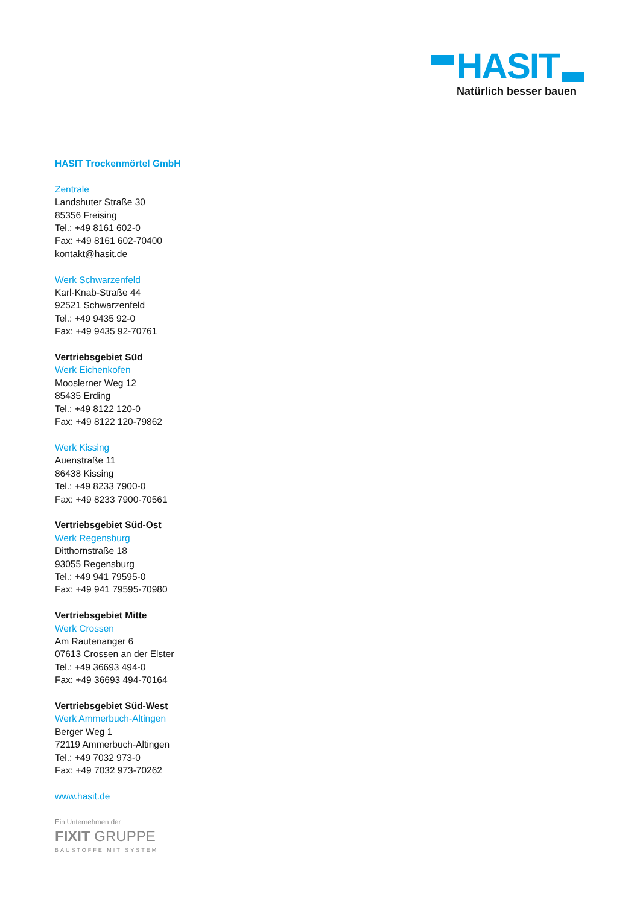HASIT Natürlich besser bauen
HASIT Trockenmörtel GmbH
Zentrale
Landshuter Straße 30
85356 Freising
Tel.: +49 8161 602-0
Fax: +49 8161 602-70400
kontakt@hasit.de
Werk Schwarzenfeld
Karl-Knab-Straße 44
92521 Schwarzenfeld
Tel.: +49 9435 92-0
Fax: +49 9435 92-70761
Vertriebsgebiet Süd
Werk Eichenkofen
Mooslerner Weg 12
85435 Erding
Tel.: +49 8122 120-0
Fax: +49 8122 120-79862
Werk Kissing
Auenstraße 11
86438 Kissing
Tel.: +49 8233 7900-0
Fax: +49 8233 7900-70561
Vertriebsgebiet Süd-Ost
Werk Regensburg
Ditthornstraße 18
93055 Regensburg
Tel.: +49 941 79595-0
Fax: +49 941 79595-70980
Vertriebsgebiet Mitte
Werk Crossen
Am Rautenanger 6
07613 Crossen an der Elster
Tel.: +49 36693 494-0
Fax: +49 36693 494-70164
Vertriebsgebiet Süd-West
Werk Ammerbuch-Altingen
Berger Weg 1
72119 Ammerbuch-Altingen
Tel.: +49 7032 973-0
Fax: +49 7032 973-70262
www.hasit.de
Ein Unternehmen der
FIXIT GRUPPE
BAUSTOFFE MIT SYSTEM